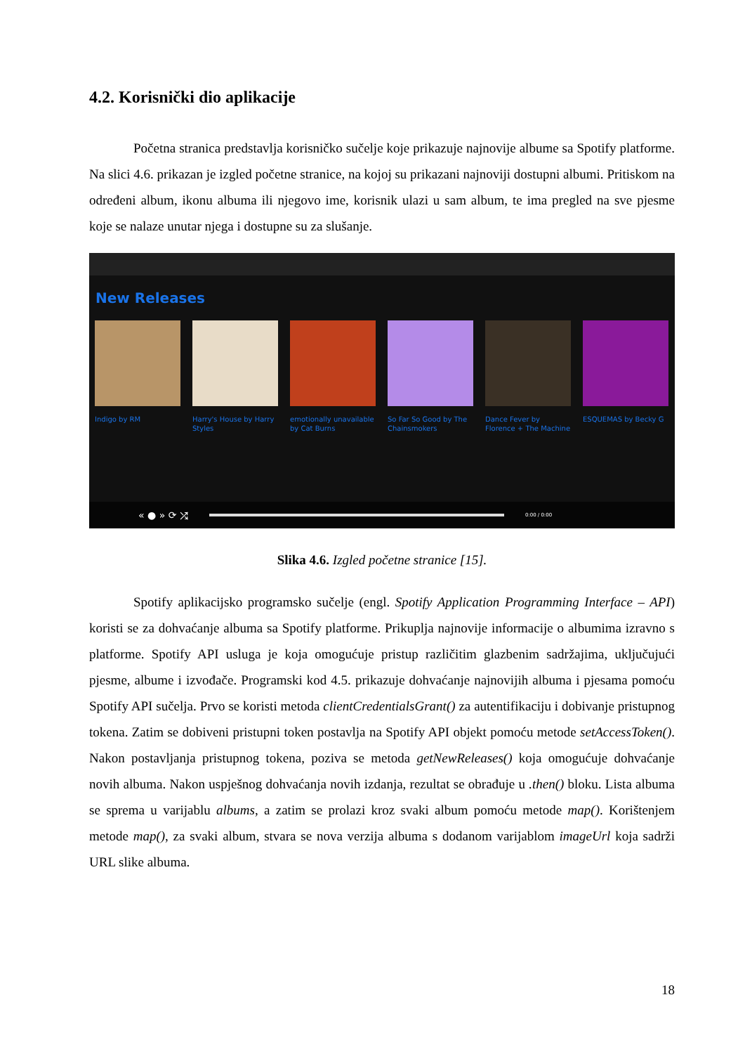4.2. Korisnički dio aplikacije
Početna stranica predstavlja korisničko sučelje koje prikazuje najnovije albume sa Spotify platforme. Na slici 4.6. prikazan je izgled početne stranice, na kojoj su prikazani najnoviji dostupni albumi. Pritiskom na određeni album, ikonu albuma ili njegovo ime, korisnik ulazi u sam album, te ima pregled na sve pjesme koje se nalaze unutar njega i dostupne su za slušanje.
New Releases
Indigo by RM Harry's House by Harry Styles
emotionally unavailable by Cat Burns
So Far So Good by The Chainsmokers
Dance Fever by Florence + The Machine
ESQUEMAS by Becky G
« ● » ⟳ ⤮ 0:00 / 0:00
Slika 4.6. Izgled početne stranice [15].
Spotify aplikacijsko programsko sučelje (engl. Spotify Application Programming Interface – API) koristi se za dohvaćanje albuma sa Spotify platforme. Prikuplja najnovije informacije o albumima izravno s platforme. Spotify API usluga je koja omogućuje pristup različitim glazbenim sadržajima, uključujući pjesme, albume i izvođače. Programski kod 4.5. prikazuje dohvaćanje najnovijih albuma i pjesama pomoću Spotify API sučelja. Prvo se koristi metoda clientCredentialsGrant() za autentifikaciju i dobivanje pristupnog tokena. Zatim se dobiveni pristupni token postavlja na Spotify API objekt pomoću metode setAccessToken(). Nakon postavljanja pristupnog tokena, poziva se metoda getNewReleases() koja omogućuje dohvaćanje novih albuma. Nakon uspješnog dohvaćanja novih izdanja, rezultat se obrađuje u .then() bloku. Lista albuma se sprema u varijablu albums, a zatim se prolazi kroz svaki album pomoću metode map(). Korištenjem metode map(), za svaki album, stvara se nova verzija albuma s dodanom varijablom imageUrl koja sadrži URL slike albuma.
18